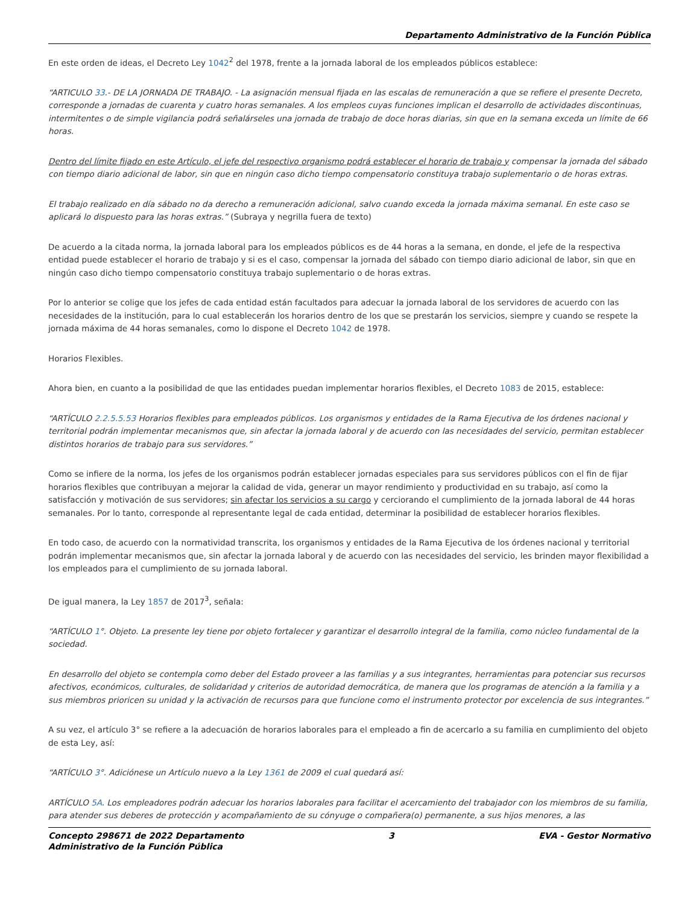Departamento Administrativo de la Función Pública
En este orden de ideas, el Decreto Ley 1042<sup>2</sup> del 1978, frente a la jornada laboral de los empleados públicos establece:
“ARTICULO 33.- DE LA JORNADA DE TRABAJO. - La asignación mensual fijada en las escalas de remuneración a que se refiere el presente Decreto, corresponde a jornadas de cuarenta y cuatro horas semanales. A los empleos cuyas funciones implican el desarrollo de actividades discontinuas, intermitentes o de simple vigilancia podrá señalárseles una jornada de trabajo de doce horas diarias, sin que en la semana exceda un límite de 66 horas.
Dentro del límite fijado en este Artículo, el jefe del respectivo organismo podrá establecer el horario de trabajo y compensar la jornada del sábado con tiempo diario adicional de labor, sin que en ningún caso dicho tiempo compensatorio constituya trabajo suplementario o de horas extras.
El trabajo realizado en día sábado no da derecho a remuneración adicional, salvo cuando exceda la jornada máxima semanal. En este caso se aplicará lo dispuesto para las horas extras.” (Subraya y negrilla fuera de texto)
De acuerdo a la citada norma, la jornada laboral para los empleados públicos es de 44 horas a la semana, en donde, el jefe de la respectiva entidad puede establecer el horario de trabajo y si es el caso, compensar la jornada del sábado con tiempo diario adicional de labor, sin que en ningún caso dicho tiempo compensatorio constituya trabajo suplementario o de horas extras.
Por lo anterior se colige que los jefes de cada entidad están facultados para adecuar la jornada laboral de los servidores de acuerdo con las necesidades de la institución, para lo cual establecerán los horarios dentro de los que se prestarán los servicios, siempre y cuando se respete la jornada máxima de 44 horas semanales, como lo dispone el Decreto 1042 de 1978.
Horarios Flexibles.
Ahora bien, en cuanto a la posibilidad de que las entidades puedan implementar horarios flexibles, el Decreto 1083 de 2015, establece:
“ARTÍCULO 2.2.5.5.53 Horarios flexibles para empleados públicos. Los organismos y entidades de la Rama Ejecutiva de los órdenes nacional y territorial podrán implementar mecanismos que, sin afectar la jornada laboral y de acuerdo con las necesidades del servicio, permitan establecer distintos horarios de trabajo para sus servidores.”
Como se infiere de la norma, los jefes de los organismos podrán establecer jornadas especiales para sus servidores públicos con el fin de fijar horarios flexibles que contribuyan a mejorar la calidad de vida, generar un mayor rendimiento y productividad en su trabajo, así como la satisfacción y motivación de sus servidores; sin afectar los servicios a su cargo y cerciorando el cumplimiento de la jornada laboral de 44 horas semanales. Por lo tanto, corresponde al representante legal de cada entidad, determinar la posibilidad de establecer horarios flexibles.
En todo caso, de acuerdo con la normatividad transcrita, los organismos y entidades de la Rama Ejecutiva de los órdenes nacional y territorial podrán implementar mecanismos que, sin afectar la jornada laboral y de acuerdo con las necesidades del servicio, les brinden mayor flexibilidad a los empleados para el cumplimiento de su jornada laboral.
De igual manera, la Ley 1857 de 2017<sup>3</sup>, señala:
“ARTÍCULO 1°. Objeto. La presente ley tiene por objeto fortalecer y garantizar el desarrollo integral de la familia, como núcleo fundamental de la sociedad.
En desarrollo del objeto se contempla como deber del Estado proveer a las familias y a sus integrantes, herramientas para potenciar sus recursos afectivos, económicos, culturales, de solidaridad y criterios de autoridad democrática, de manera que los programas de atención a la familia y a sus miembros prioricen su unidad y la activación de recursos para que funcione como el instrumento protector por excelencia de sus integrantes.”
A su vez, el artículo 3° se refiere a la adecuación de horarios laborales para el empleado a fin de acercarlo a su familia en cumplimiento del objeto de esta Ley, así:
“ARTÍCULO 3°. Adiciónese un Artículo nuevo a la Ley 1361 de 2009 el cual quedará así:
ARTÍCULO 5A. Los empleadores podrán adecuar los horarios laborales para facilitar el acercamiento del trabajador con los miembros de su familia, para atender sus deberes de protección y acompañamiento de su cónyuge o compañera(o) permanente, a sus hijos menores, a las
Concepto 298671 de 2022 Departamento
Administrativo de la Función Pública 3 EVA - Gestor Normativo